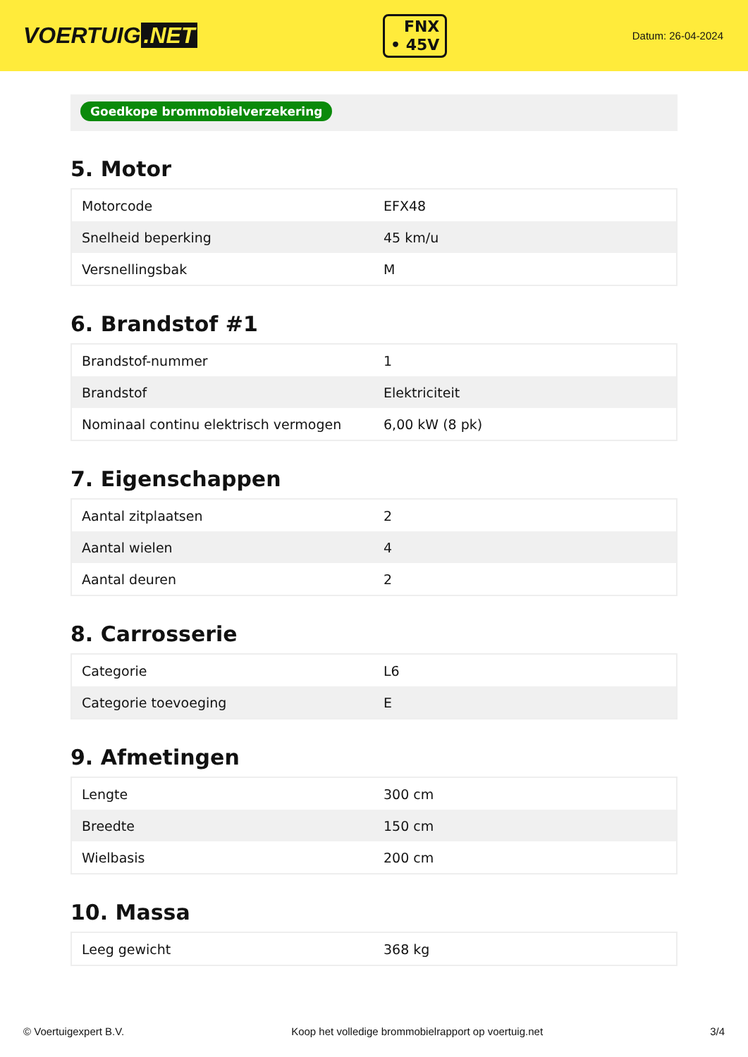VOERTUIG.NET
FNX
• 45V
Datum: 26-04-2024
Goedkope brommobielverzekering
5. Motor
| Motorcode | EFX48 |
| Snelheid beperking | 45 km/u |
| Versnellingsbak | M |
6. Brandstof #1
| Brandstof-nummer | 1 |
| Brandstof | Elektriciteit |
| Nominaal continu elektrisch vermogen | 6,00 kW (8 pk) |
7. Eigenschappen
| Aantal zitplaatsen | 2 |
| Aantal wielen | 4 |
| Aantal deuren | 2 |
8. Carrosserie
| Categorie | L6 |
| Categorie toevoeging | E |
9. Afmetingen
| Lengte | 300 cm |
| Breedte | 150 cm |
| Wielbasis | 200 cm |
10. Massa
| Leeg gewicht | 368 kg |
© Voertuigexpert B.V. Koop het volledige brommobielrapport op voertuig.net 3/4